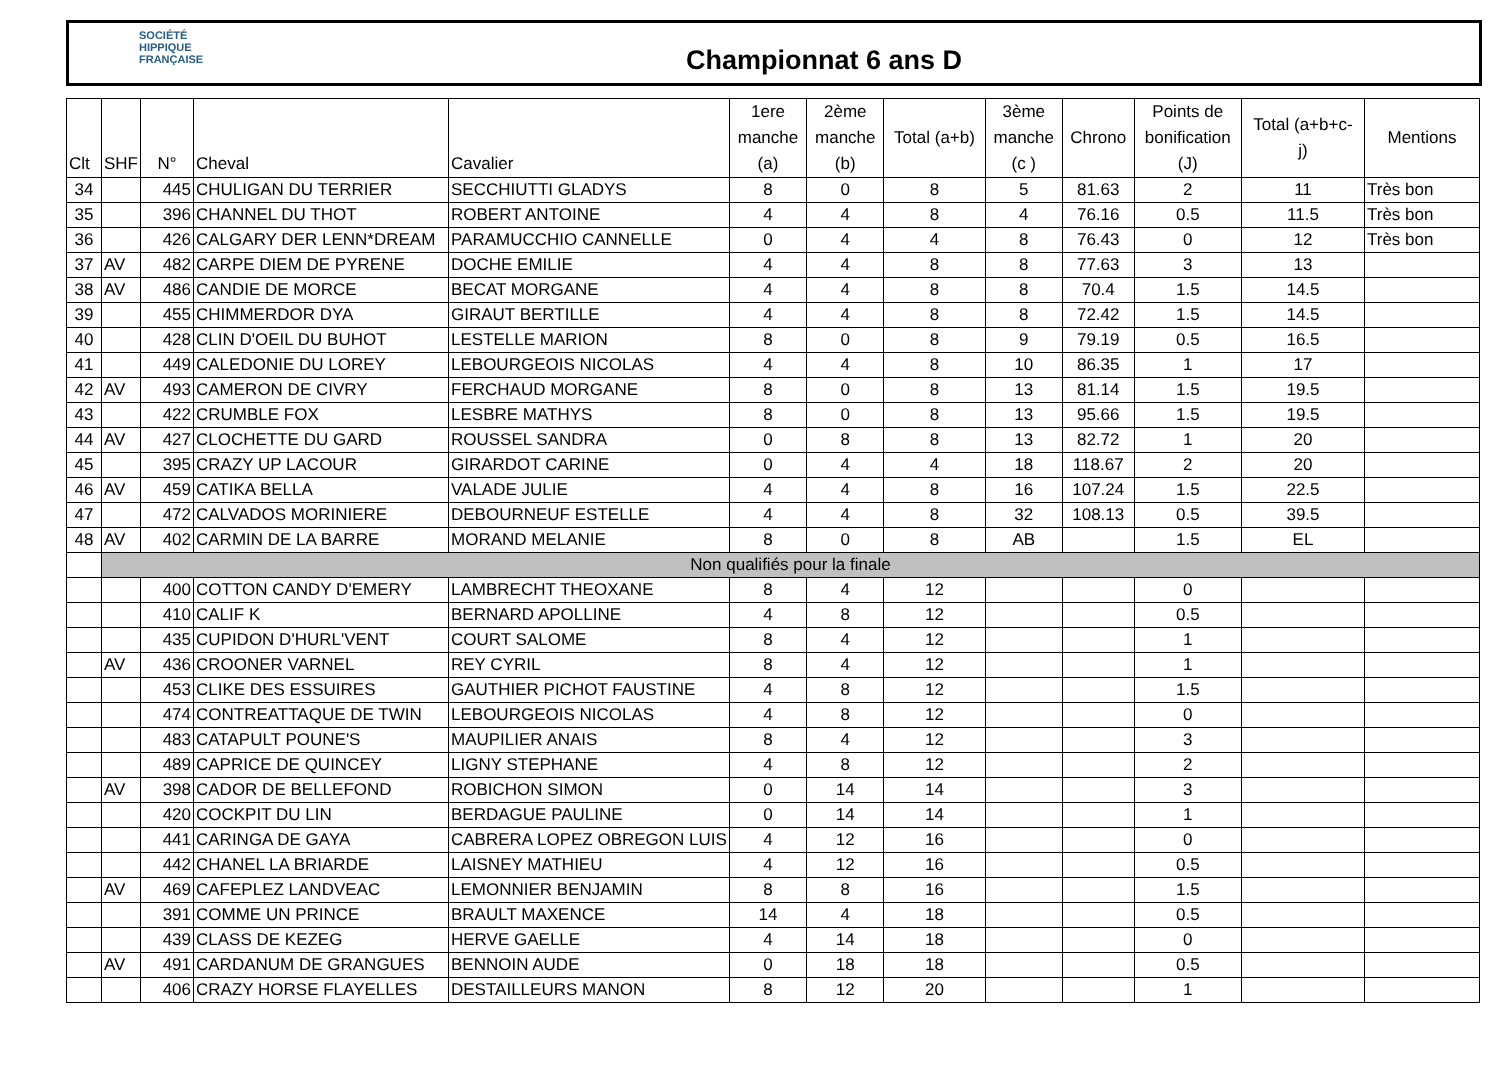SOCIÉTÉ
HIPPIQUE
FRANÇAISE
Championnat 6 ans D
| Clt | SHF | N° | Cheval | Cavalier | 1ere manche (a) | 2ème manche (b) | Total (a+b) | 3ème manche (c ) | Chrono | Points de bonification (J) | Total (a+b+c- j) | Mentions |
| --- | --- | --- | --- | --- | --- | --- | --- | --- | --- | --- | --- | --- |
| 34 | | 445 | CHULIGAN DU TERRIER | SECCHIUTTI GLADYS | 8 | 0 | 8 | 5 | 81.63 | 2 | 11 | Très bon |
| 35 | | 396 | CHANNEL DU THOT | ROBERT ANTOINE | 4 | 4 | 8 | 4 | 76.16 | 0.5 | 11.5 | Très bon |
| 36 | | 426 | CALGARY DER LENN*DREAM | PARAMUCCHIO CANNELLE | 0 | 4 | 4 | 8 | 76.43 | 0 | 12 | Très bon |
| 37 | AV | 482 | CARPE DIEM DE PYRENE | DOCHE EMILIE | 4 | 4 | 8 | 8 | 77.63 | 3 | 13 | |
| 38 | AV | 486 | CANDIE DE MORCE | BECAT MORGANE | 4 | 4 | 8 | 8 | 70.4 | 1.5 | 14.5 | |
| 39 | | 455 | CHIMMERDOR DYA | GIRAUT BERTILLE | 4 | 4 | 8 | 8 | 72.42 | 1.5 | 14.5 | |
| 40 | | 428 | CLIN D'OEIL DU BUHOT | LESTELLE MARION | 8 | 0 | 8 | 9 | 79.19 | 0.5 | 16.5 | |
| 41 | | 449 | CALEDONIE DU LOREY | LEBOURGEOIS NICOLAS | 4 | 4 | 8 | 10 | 86.35 | 1 | 17 | |
| 42 | AV | 493 | CAMERON DE CIVRY | FERCHAUD MORGANE | 8 | 0 | 8 | 13 | 81.14 | 1.5 | 19.5 | |
| 43 | | 422 | CRUMBLE FOX | LESBRE MATHYS | 8 | 0 | 8 | 13 | 95.66 | 1.5 | 19.5 | |
| 44 | AV | 427 | CLOCHETTE DU GARD | ROUSSEL SANDRA | 0 | 8 | 8 | 13 | 82.72 | 1 | 20 | |
| 45 | | 395 | CRAZY UP LACOUR | GIRARDOT CARINE | 0 | 4 | 4 | 18 | 118.67 | 2 | 20 | |
| 46 | AV | 459 | CATIKA BELLA | VALADE JULIE | 4 | 4 | 8 | 16 | 107.24 | 1.5 | 22.5 | |
| 47 | | 472 | CALVADOS MORINIERE | DEBOURNEUF ESTELLE | 4 | 4 | 8 | 32 | 108.13 | 0.5 | 39.5 | |
| 48 | AV | 402 | CARMIN DE LA BARRE | MORAND MELANIE | 8 | 0 | 8 | AB | | 1.5 | EL | |
| | Non qualifiés pour la finale | | | | | | | | | | | |
| | | 400 | COTTON CANDY D'EMERY | LAMBRECHT THEOXANE | 8 | 4 | 12 | | | 0 | | |
| | | 410 | CALIF K | BERNARD APOLLINE | 4 | 8 | 12 | | | 0.5 | | |
| | | 435 | CUPIDON D'HURL'VENT | COURT SALOME | 8 | 4 | 12 | | | 1 | | |
| | AV | 436 | CROONER VARNEL | REY CYRIL | 8 | 4 | 12 | | | 1 | | |
| | | 453 | CLIKE DES ESSUIRES | GAUTHIER PICHOT FAUSTINE | 4 | 8 | 12 | | | 1.5 | | |
| | | 474 | CONTREATTAQUE DE TWIN | LEBOURGEOIS NICOLAS | 4 | 8 | 12 | | | 0 | | |
| | | 483 | CATAPULT POUNE'S | MAUPILIER ANAIS | 8 | 4 | 12 | | | 3 | | |
| | | 489 | CAPRICE DE QUINCEY | LIGNY STEPHANE | 4 | 8 | 12 | | | 2 | | |
| | AV | 398 | CADOR DE BELLEFOND | ROBICHON SIMON | 0 | 14 | 14 | | | 3 | | |
| | | 420 | COCKPIT DU LIN | BERDAGUE PAULINE | 0 | 14 | 14 | | | 1 | | |
| | | 441 | CARINGA DE GAYA | CABRERA LOPEZ OBREGON LUIS | 4 | 12 | 16 | | | 0 | | |
| | | 442 | CHANEL LA BRIARDE | LAISNEY MATHIEU | 4 | 12 | 16 | | | 0.5 | | |
| | AV | 469 | CAFEPLEZ LANDVEAC | LEMONNIER BENJAMIN | 8 | 8 | 16 | | | 1.5 | | |
| | | 391 | COMME UN PRINCE | BRAULT MAXENCE | 14 | 4 | 18 | | | 0.5 | | |
| | | 439 | CLASS DE KEZEG | HERVE GAELLE | 4 | 14 | 18 | | | 0 | | |
| | AV | 491 | CARDANUM DE GRANGUES | BENNOIN AUDE | 0 | 18 | 18 | | | 0.5 | | |
| | | 406 | CRAZY HORSE FLAYELLES | DESTAILLEURS MANON | 8 | 12 | 20 | | | 1 | | |